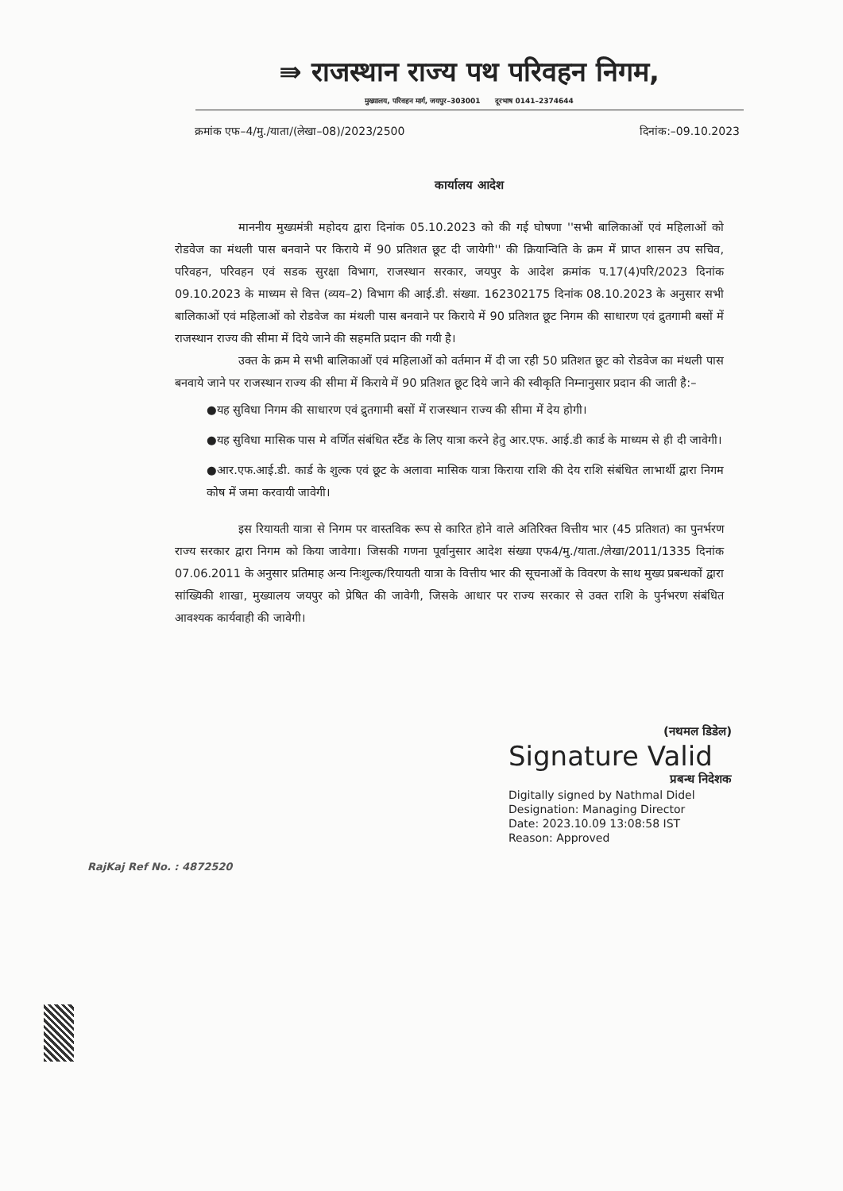⇛ राजस्थान राज्य पथ परिवहन निगम,
मुख्यालय, परिवहन मार्ग, जयपुर–303001 दूरभाष 0141–2374644
क्रमांक एफ–4/मु./याता/(लेखा–08)/2023/2500 दिनांक:–09.10.2023
कार्यालय आदेश
माननीय मुख्यमंत्री महोदय द्वारा दिनांक 05.10.2023 को की गई घोषणा ''सभी बालिकाओं एवं महिलाओं को रोडवेज का मंथली पास बनवाने पर किराये में 90 प्रतिशत छूट दी जायेगी'' की क्रियान्विति के क्रम में प्राप्त शासन उप सचिव, परिवहन, परिवहन एवं सडक सुरक्षा विभाग, राजस्थान सरकार, जयपुर के आदेश क्रमांक प.17(4)परि/2023 दिनांक 09.10.2023 के माध्यम से वित्त (व्यय–2) विभाग की आई.डी. संख्या. 162302175 दिनांक 08.10.2023 के अनुसार सभी बालिकाओं एवं महिलाओं को रोडवेज का मंथली पास बनवाने पर किराये में 90 प्रतिशत छूट निगम की साधारण एवं द्रुतगामी बसों में राजस्थान राज्य की सीमा में दिये जाने की सहमति प्रदान की गयी है।
उक्त के क्रम मे सभी बालिकाओं एवं महिलाओं को वर्तमान में दी जा रही 50 प्रतिशत छूट को रोडवेज का मंथली पास बनवाये जाने पर राजस्थान राज्य की सीमा में किराये में 90 प्रतिशत छूट दिये जाने की स्वीकृति निम्नानुसार प्रदान की जाती है:–
●यह सुविधा निगम की साधारण एवं द्रुतगामी बसों में राजस्थान राज्य की सीमा में देय होगी।
●यह सुविधा मासिक पास मे वर्णित संबंधित स्टैंड के लिए यात्रा करने हेतु आर.एफ. आई.डी कार्ड के माध्यम से ही दी जावेगी।
●आर.एफ.आई.डी. कार्ड के शुल्क एवं छूट के अलावा मासिक यात्रा किराया राशि की देय राशि संबंधित लाभार्थी द्वारा निगम कोष में जमा करवायी जावेगी।
इस रियायती यात्रा से निगम पर वास्तविक रूप से कारित होने वाले अतिरिक्त वित्तीय भार (45 प्रतिशत) का पुनर्भरण राज्य सरकार द्वारा निगम को किया जावेगा। जिसकी गणना पूर्वानुसार आदेश संख्या एफ4/मु./याता./लेखा/2011/1335 दिनांक 07.06.2011 के अनुसार प्रतिमाह अन्य निःशुल्क/रियायती यात्रा के वित्तीय भार की सूचनाओं के विवरण के साथ मुख्य प्रबन्धकों द्वारा सांख्यिकी शाखा, मुख्यालय जयपुर को प्रेषित की जावेगी, जिसके आधार पर राज्य सरकार से उक्त राशि के पुर्नभरण संबंधित आवश्यक कार्यवाही की जावेगी।
(नथमल डिडेल)
Signature Valid
प्रबन्ध निदेशक
Digitally signed by Nathmal Didel
Designation: Managing Director
Date: 2023.10.09 13:08:58 IST
Reason: Approved
RajKaj Ref No. : 4872520